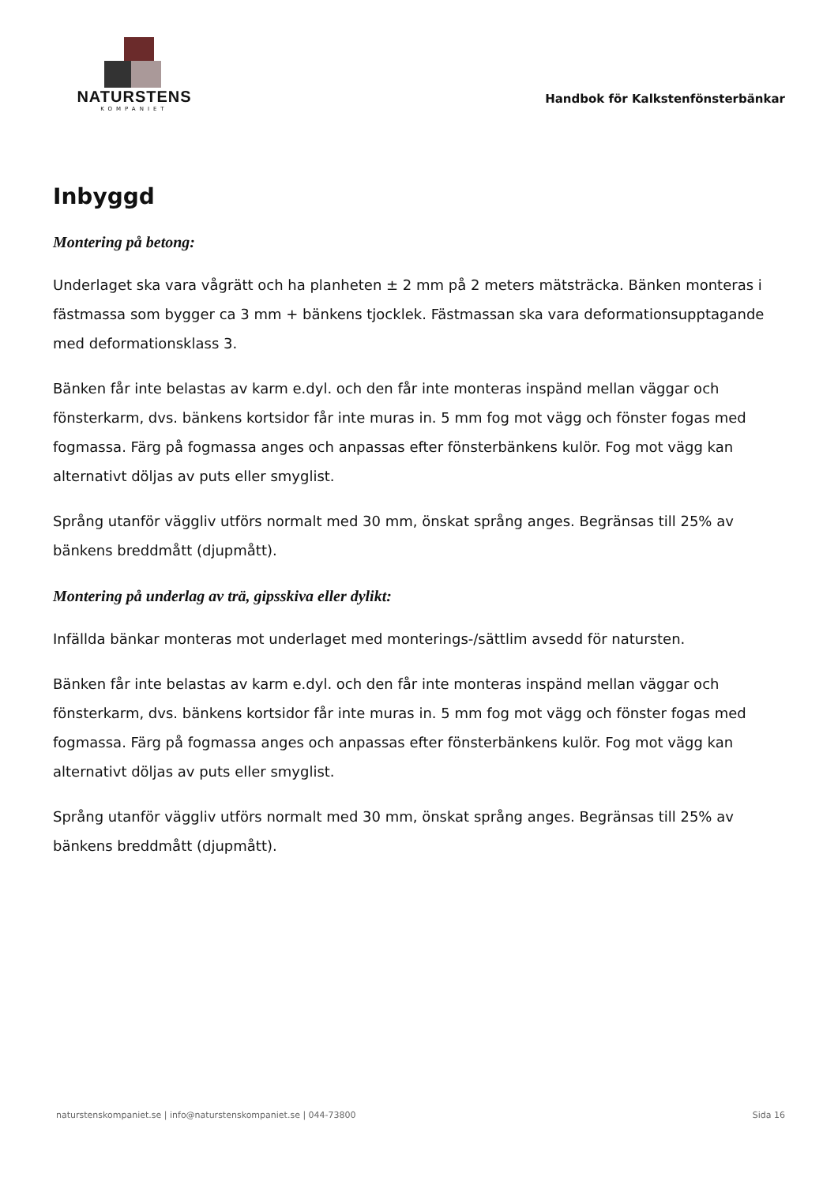NATURSTENS
KOMPANIET
Handbok för Kalkstenfönsterbänkar
Inbyggd
Montering på betong:
Underlaget ska vara vågrätt och ha planheten ± 2 mm på 2 meters mätsträcka. Bänken monteras i fästmassa som bygger ca 3 mm + bänkens tjocklek. Fästmassan ska vara deformationsupptagande med deformationsklass 3.
Bänken får inte belastas av karm e.dyl. och den får inte monteras inspänd mellan väggar och fönsterkarm, dvs. bänkens kortsidor får inte muras in. 5 mm fog mot vägg och fönster fogas med fogmassa. Färg på fogmassa anges och anpassas efter fönsterbänkens kulör. Fog mot vägg kan alternativt döljas av puts eller smyglist.
Språng utanför väggliv utförs normalt med 30 mm, önskat språng anges. Begränsas till 25% av bänkens breddmått (djupmått).
Montering på underlag av trä, gipsskiva eller dylikt:
Infällda bänkar monteras mot underlaget med monterings-/sättlim avsedd för natursten.
Bänken får inte belastas av karm e.dyl. och den får inte monteras inspänd mellan väggar och fönsterkarm, dvs. bänkens kortsidor får inte muras in. 5 mm fog mot vägg och fönster fogas med fogmassa. Färg på fogmassa anges och anpassas efter fönsterbänkens kulör. Fog mot vägg kan alternativt döljas av puts eller smyglist.
Språng utanför väggliv utförs normalt med 30 mm, önskat språng anges. Begränsas till 25% av bänkens breddmått (djupmått).
naturstenskompaniet.se | info@naturstenskompaniet.se | 044-73800 Sida 16